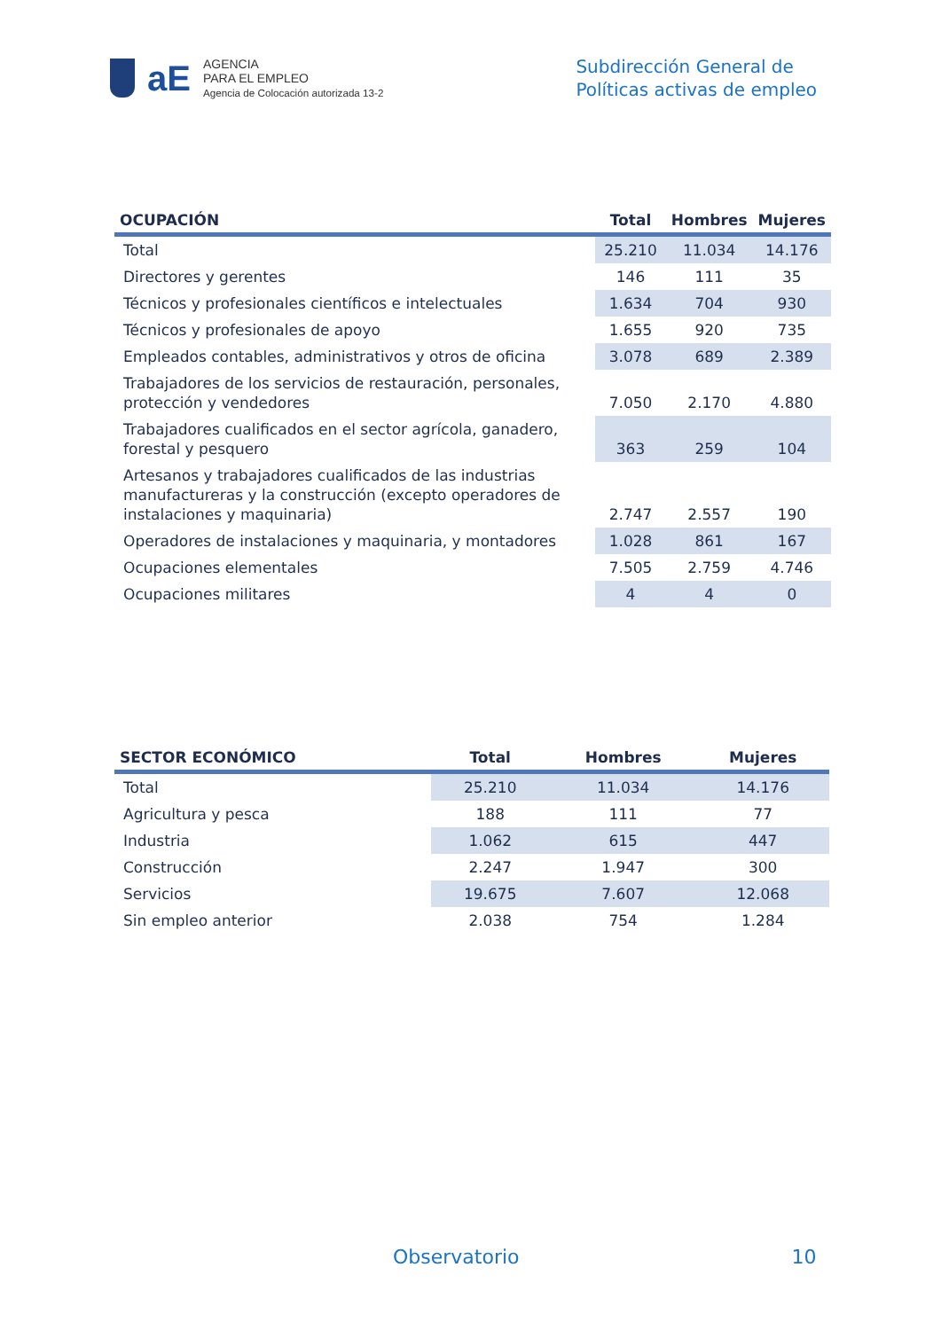aE
AGENCIA
PARA EL EMPLEO
Agencia de Colocación autorizada 13-2
Subdirección General de
Políticas activas de empleo
| OCUPACIÓN | Total | Hombres | Mujeres |
| --- | --- | --- | --- |
| Total | 25.210 | 11.034 | 14.176 |
| Directores y gerentes | 146 | 111 | 35 |
| Técnicos y profesionales científicos e intelectuales | 1.634 | 704 | 930 |
| Técnicos y profesionales de apoyo | 1.655 | 920 | 735 |
| Empleados contables, administrativos y otros de oficina | 3.078 | 689 | 2.389 |
| Trabajadores de los servicios de restauración, personales, protección y vendedores | 7.050 | 2.170 | 4.880 |
| Trabajadores cualificados en el sector agrícola, ganadero, forestal y pesquero | 363 | 259 | 104 |
| Artesanos y trabajadores cualificados de las industrias manufactureras y la construcción (excepto operadores de instalaciones y maquinaria) | 2.747 | 2.557 | 190 |
| Operadores de instalaciones y maquinaria, y montadores | 1.028 | 861 | 167 |
| Ocupaciones elementales | 7.505 | 2.759 | 4.746 |
| Ocupaciones militares | 4 | 4 | 0 |
| SECTOR ECONÓMICO | Total | Hombres | Mujeres |
| --- | --- | --- | --- |
| Total | 25.210 | 11.034 | 14.176 |
| Agricultura y pesca | 188 | 111 | 77 |
| Industria | 1.062 | 615 | 447 |
| Construcción | 2.247 | 1.947 | 300 |
| Servicios | 19.675 | 7.607 | 12.068 |
| Sin empleo anterior | 2.038 | 754 | 1.284 |
Observatorio 10